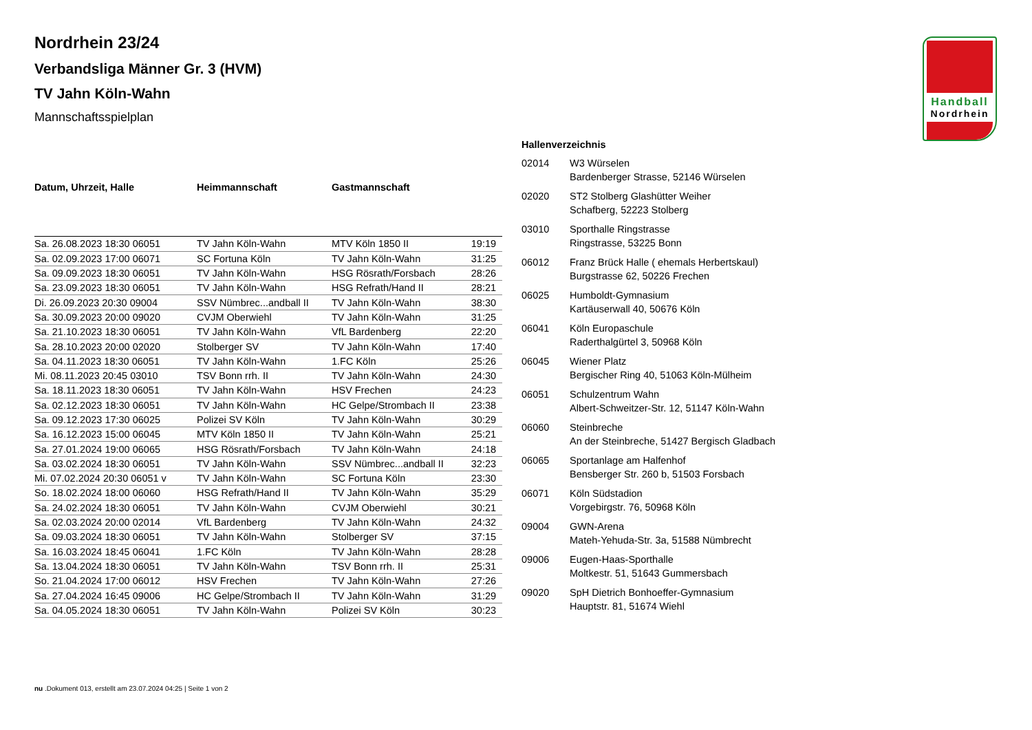Handball
Nordrhein
Nordrhein 23/24
Verbandsliga Männer Gr. 3 (HVM)
TV Jahn Köln-Wahn
Mannschaftsspielplan
| Datum, Uhrzeit, Halle | Heimmannschaft | Gastmannschaft | |
| --- | --- | --- | --- |
| Sa. 26.08.2023 18:30 06051 | TV Jahn Köln-Wahn | MTV Köln 1850 II | 19:19 |
| Sa. 02.09.2023 17:00 06071 | SC Fortuna Köln | TV Jahn Köln-Wahn | 31:25 |
| Sa. 09.09.2023 18:30 06051 | TV Jahn Köln-Wahn | HSG Rösrath/Forsbach | 28:26 |
| Sa. 23.09.2023 18:30 06051 | TV Jahn Köln-Wahn | HSG Refrath/Hand II | 28:21 |
| Di. 26.09.2023 20:30 09004 | SSV Nümbrec...andball II | TV Jahn Köln-Wahn | 38:30 |
| Sa. 30.09.2023 20:00 09020 | CVJM Oberwiehl | TV Jahn Köln-Wahn | 31:25 |
| Sa. 21.10.2023 18:30 06051 | TV Jahn Köln-Wahn | VfL Bardenberg | 22:20 |
| Sa. 28.10.2023 20:00 02020 | Stolberger SV | TV Jahn Köln-Wahn | 17:40 |
| Sa. 04.11.2023 18:30 06051 | TV Jahn Köln-Wahn | 1.FC Köln | 25:26 |
| Mi. 08.11.2023 20:45 03010 | TSV Bonn rrh. II | TV Jahn Köln-Wahn | 24:30 |
| Sa. 18.11.2023 18:30 06051 | TV Jahn Köln-Wahn | HSV Frechen | 24:23 |
| Sa. 02.12.2023 18:30 06051 | TV Jahn Köln-Wahn | HC Gelpe/Strombach II | 23:38 |
| Sa. 09.12.2023 17:30 06025 | Polizei SV Köln | TV Jahn Köln-Wahn | 30:29 |
| Sa. 16.12.2023 15:00 06045 | MTV Köln 1850 II | TV Jahn Köln-Wahn | 25:21 |
| Sa. 27.01.2024 19:00 06065 | HSG Rösrath/Forsbach | TV Jahn Köln-Wahn | 24:18 |
| Sa. 03.02.2024 18:30 06051 | TV Jahn Köln-Wahn | SSV Nümbrec...andball II | 32:23 |
| Mi. 07.02.2024 20:30 06051 v | TV Jahn Köln-Wahn | SC Fortuna Köln | 23:30 |
| So. 18.02.2024 18:00 06060 | HSG Refrath/Hand II | TV Jahn Köln-Wahn | 35:29 |
| Sa. 24.02.2024 18:30 06051 | TV Jahn Köln-Wahn | CVJM Oberwiehl | 30:21 |
| Sa. 02.03.2024 20:00 02014 | VfL Bardenberg | TV Jahn Köln-Wahn | 24:32 |
| Sa. 09.03.2024 18:30 06051 | TV Jahn Köln-Wahn | Stolberger SV | 37:15 |
| Sa. 16.03.2024 18:45 06041 | 1.FC Köln | TV Jahn Köln-Wahn | 28:28 |
| Sa. 13.04.2024 18:30 06051 | TV Jahn Köln-Wahn | TSV Bonn rrh. II | 25:31 |
| So. 21.04.2024 17:00 06012 | HSV Frechen | TV Jahn Köln-Wahn | 27:26 |
| Sa. 27.04.2024 16:45 09006 | HC Gelpe/Strombach II | TV Jahn Köln-Wahn | 31:29 |
| Sa. 04.05.2024 18:30 06051 | TV Jahn Köln-Wahn | Polizei SV Köln | 30:23 |
| Hallenverzeichnis | |
| --- | --- |
| 02014 | W3 Würselen Bardenberger Strasse, 52146 Würselen |
| 02020 | ST2 Stolberg Glashütter Weiher Schafberg, 52223 Stolberg |
| 03010 | Sporthalle Ringstrasse Ringstrasse, 53225 Bonn |
| 06012 | Franz Brück Halle ( ehemals Herbertskaul) Burgstrasse 62, 50226 Frechen |
| 06025 | Humboldt-Gymnasium Kartäuserwall 40, 50676 Köln |
| 06041 | Köln Europaschule Raderthalgürtel 3, 50968 Köln |
| 06045 | Wiener Platz Bergischer Ring 40, 51063 Köln-Mülheim |
| 06051 | Schulzentrum Wahn Albert-Schweitzer-Str. 12, 51147 Köln-Wahn |
| 06060 | Steinbreche An der Steinbreche, 51427 Bergisch Gladbach |
| 06065 | Sportanlage am Halfenhof Bensberger Str. 260 b, 51503 Forsbach |
| 06071 | Köln Südstadion Vorgebirgstr. 76, 50968 Köln |
| 09004 | GWN-Arena Mateh-Yehuda-Str. 3a, 51588 Nümbrecht |
| 09006 | Eugen-Haas-Sporthalle Moltkestr. 51, 51643 Gummersbach |
| 09020 | SpH Dietrich Bonhoeffer-Gymnasium Hauptstr. 81, 51674 Wiehl |
nu .Dokument 013, erstellt am 23.07.2024 04:25 | Seite 1 von 2